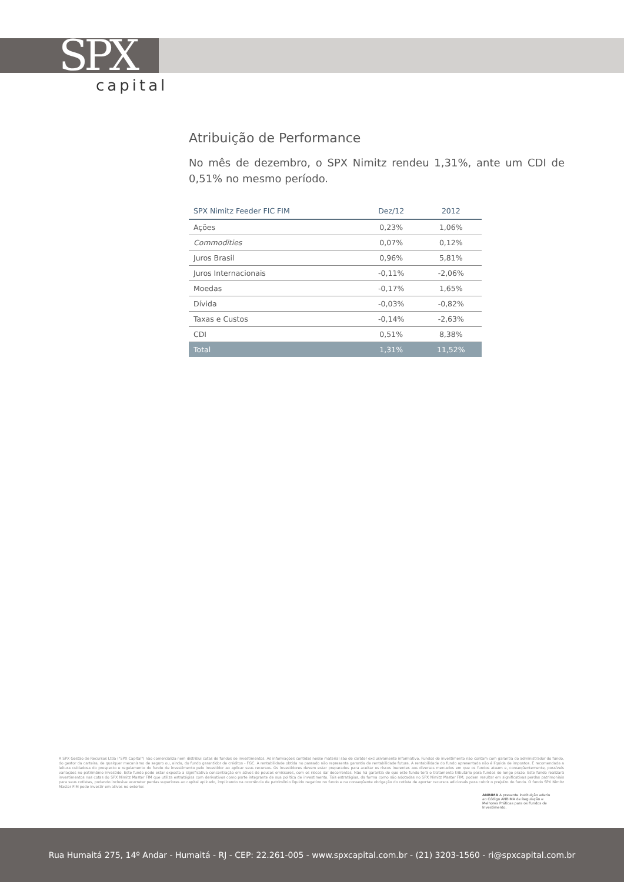SPX
capital
Atribuição de Performance
No mês de dezembro, o SPX Nimitz rendeu 1,31%, ante um CDI de 0,51% no mesmo período.
| SPX Nimitz Feeder FIC FIM | Dez/12 | 2012 |
| --- | --- | --- |
| Ações | 0,23% | 1,06% |
| Commodities | 0,07% | 0,12% |
| Juros Brasil | 0,96% | 5,81% |
| Juros Internacionais | -0,11% | -2,06% |
| Moedas | -0,17% | 1,65% |
| Dívida | -0,03% | -0,82% |
| Taxas e Custos | -0,14% | -2,63% |
| CDI | 0,51% | 8,38% |
| Total | 1,31% | 11,52% |
A SPX Gestão de Recursos Ltda ("SPX Capital") não comercializa nem distribui cotas de fundos de investimentos. As informações contidas nesse material são de caráter exclusivamente informativo. Fundos de investimento não contam com garantia do administrador do fundo, do gestor da carteira, de qualquer mecanismo de seguro ou, ainda, do fundo garantidor de créditos - FGC. A rentabilidade obtida no passado não representa garantia de rentabilidade futura. A rentabilidade do fundo apresentada não é líquida de impostos. É recomendada a leitura cuidadosa do prospecto e regulamento do fundo de investimento pelo investidor ao aplicar seus recursos. Os investidores devem estar preparados para aceitar os riscos inerentes aos diversos mercados em que os fundos atuam e, conseqüentemente, possíveis variações no patrimônio investido. Este fundo pode estar exposto a significativa concentração em ativos de poucos emissores, com os riscos daí decorrentes. Não há garantia de que este fundo terá o tratamento tributário para fundos de longo prazo. Este fundo realizará investimentos nas cotas do SPX Nimitz Master FIM que utiliza estratégias com derivativos como parte integrante de sua política de investimento. Tais estratégias, da forma como são adotadas no SPX Nimitz Master FIM, podem resultar em significativas perdas patrimoniais para seus cotistas, podendo inclusive acarretar perdas superiores ao capital aplicado, implicando na ocorrência de patrimônio líquido negativo no fundo e na conseqüente obrigação do cotista de aportar recursos adicionais para cobrir o prejuízo do fundo. O fundo SPX Nimitz Master FIM pode investir em ativos no exterior.
ANBIMA A presente instituição aderiu ao Código ANBIMA de Regulação e Melhores Práticas para os Fundos de Investimento.
Rua Humaitá 275, 14º Andar - Humaitá - RJ - CEP: 22.261-005 - www.spxcapital.com.br - (21) 3203-1560 - ri@spxcapital.com.br